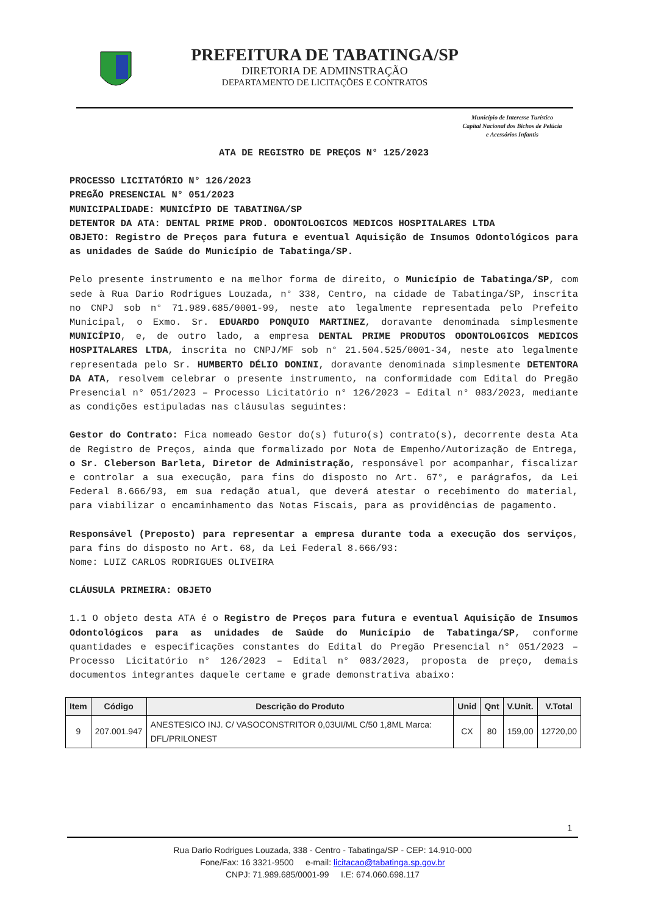PREFEITURA DE TABATINGA/SP
DIRETORIA DE ADMINSTRAÇÃO
DEPARTAMENTO DE LICITAÇÕES E CONTRATOS
Município de Interesse Turístico
Capital Nacional dos Bichos de Pelúcia
e Acessórios Infantis
ATA DE REGISTRO DE PREÇOS N° 125/2023
PROCESSO LICITATÓRIO N° 126/2023
PREGÃO PRESENCIAL N° 051/2023
MUNICIPALIDADE: MUNICÍPIO DE TABATINGA/SP
DETENTOR DA ATA: DENTAL PRIME PROD. ODONTOLOGICOS MEDICOS HOSPITALARES LTDA
OBJETO: Registro de Preços para futura e eventual Aquisição de Insumos Odontológicos para as unidades de Saúde do Município de Tabatinga/SP.
Pelo presente instrumento e na melhor forma de direito, o Município de Tabatinga/SP, com sede à Rua Dario Rodrigues Louzada, n° 338, Centro, na cidade de Tabatinga/SP, inscrita no CNPJ sob n° 71.989.685/0001-99, neste ato legalmente representada pelo Prefeito Municipal, o Exmo. Sr. EDUARDO PONQUIO MARTINEZ, doravante denominada simplesmente MUNICÍPIO, e, de outro lado, a empresa DENTAL PRIME PRODUTOS ODONTOLOGICOS MEDICOS HOSPITALARES LTDA, inscrita no CNPJ/MF sob n° 21.504.525/0001-34, neste ato legalmente representada pelo Sr. HUMBERTO DÉLIO DONINI, doravante denominada simplesmente DETENTORA DA ATA, resolvem celebrar o presente instrumento, na conformidade com Edital do Pregão Presencial n° 051/2023 – Processo Licitatório n° 126/2023 – Edital n° 083/2023, mediante as condições estipuladas nas cláusulas seguintes:
Gestor do Contrato: Fica nomeado Gestor do(s) futuro(s) contrato(s), decorrente desta Ata de Registro de Preços, ainda que formalizado por Nota de Empenho/Autorização de Entrega, o Sr. Cleberson Barleta, Diretor de Administração, responsável por acompanhar, fiscalizar e controlar a sua execução, para fins do disposto no Art. 67°, e parágrafos, da Lei Federal 8.666/93, em sua redação atual, que deverá atestar o recebimento do material, para viabilizar o encaminhamento das Notas Fiscais, para as providências de pagamento.
Responsável (Preposto) para representar a empresa durante toda a execução dos serviços, para fins do disposto no Art. 68, da Lei Federal 8.666/93:
Nome: LUIZ CARLOS RODRIGUES OLIVEIRA
CLÁUSULA PRIMEIRA: OBJETO
1.1 O objeto desta ATA é o Registro de Preços para futura e eventual Aquisição de Insumos Odontológicos para as unidades de Saúde do Município de Tabatinga/SP, conforme quantidades e especificações constantes do Edital do Pregão Presencial n° 051/2023 – Processo Licitatório n° 126/2023 – Edital n° 083/2023, proposta de preço, demais documentos integrantes daquele certame e grade demonstrativa abaixo:
| Item | Código | Descrição do Produto | Unid | Qnt | V.Unit. | V.Total |
| --- | --- | --- | --- | --- | --- | --- |
| 9 | 207.001.947 | ANESTESICO INJ. C/ VASOCONSTRITOR 0,03UI/ML C/50 1,8ML Marca: DFL/PRILONEST | CX | 80 | 159,00 | 12720,00 |
1
Rua Dario Rodrigues Louzada, 338 - Centro - Tabatinga/SP - CEP: 14.910-000
Fone/Fax: 16 3321-9500 e-mail: licitacao@tabatinga.sp.gov.br
CNPJ: 71.989.685/0001-99 I.E: 674.060.698.117